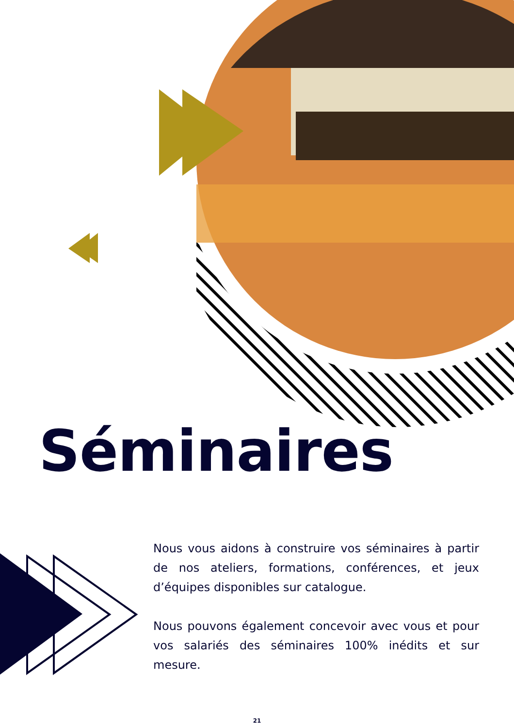Séminaires
Nous vous aidons à construire vos séminaires à partir de nos ateliers, formations, conférences, et jeux d’équipes disponibles sur catalogue.
Nous pouvons également concevoir avec vous et pour vos salariés des séminaires 100% inédits et sur mesure.
21